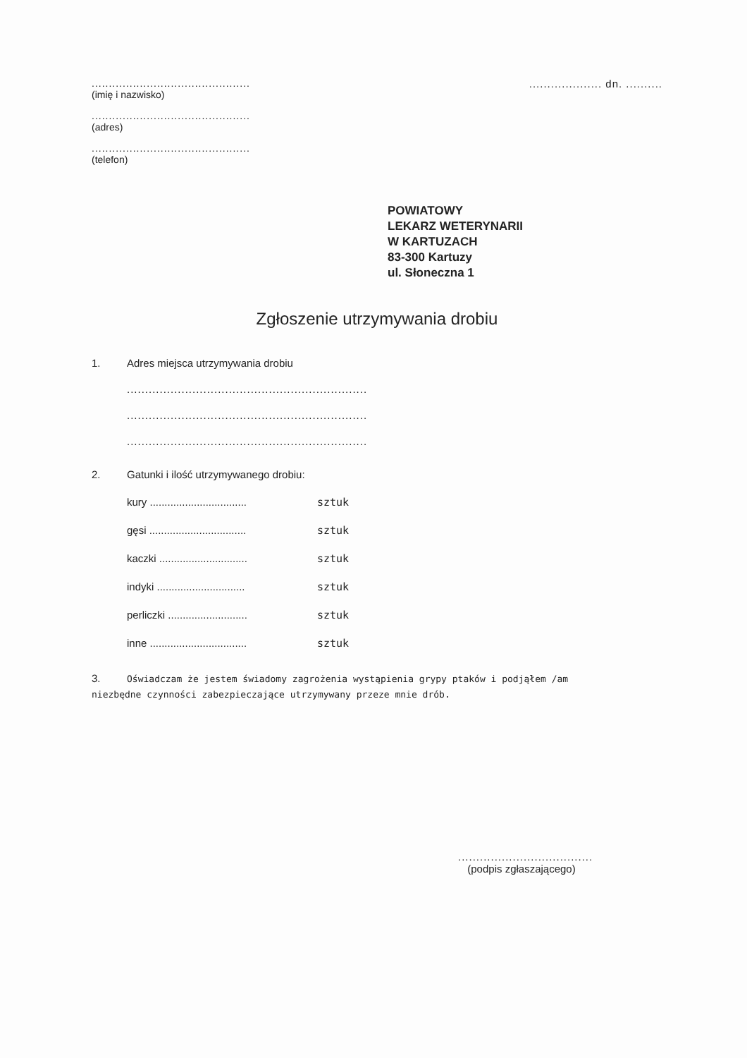..............................................
(imię i nazwisko)
..............................................
(adres)
..............................................
(telefon)
.................... dn. ..........
POWIATOWY
LEKARZ WETERYNARII
W KARTUZACH
83-300 Kartuzy
ul. Słoneczna 1
Zgłoszenie utrzymywania drobiu
1. Adres miejsca utrzymywania drobiu
..................................................................
..................................................................
..................................................................
2. Gatunki i ilość utrzymywanego drobiu:
kury ................................. sztuk
gęsi ................................. sztuk
kaczki .............................. sztuk
indyki .............................. sztuk
perliczki ........................... sztuk
inne ................................. sztuk
3. Oświadczam że jestem świadomy zagrożenia wystąpienia grypy ptaków i podjąłem /am
niezbędne czynności zabezpieczające utrzymywany przeze mnie drób.
.....................................
(podpis zgłaszającego)